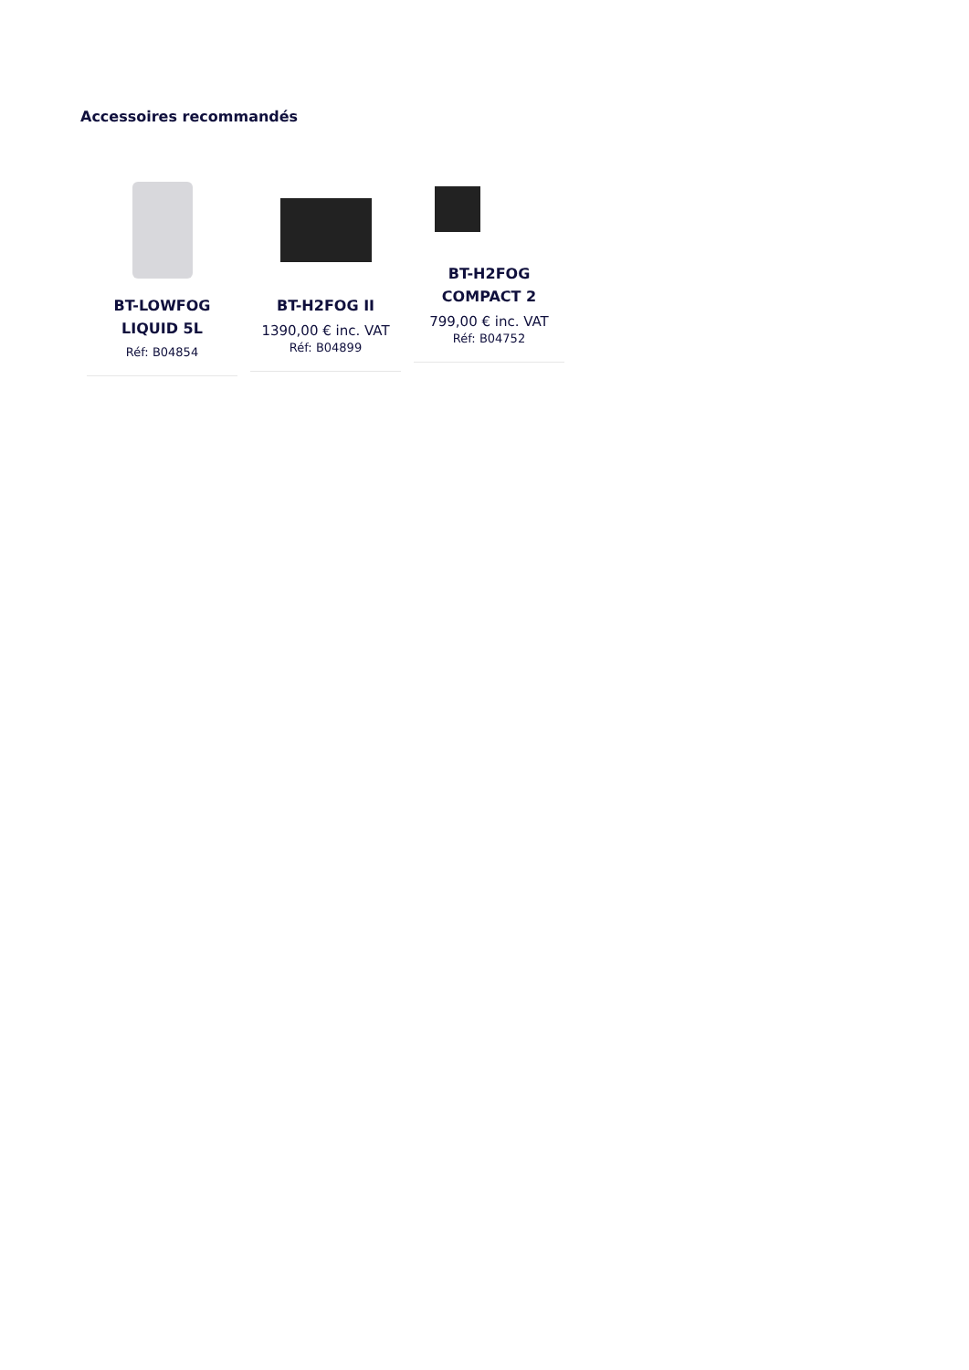Accessoires recommandés
BT-LOWFOG
LIQUID 5L
Réf: B04854
BT-H2FOG II
1390,00 € inc. VAT
Réf: B04899
BT-H2FOG
COMPACT 2
799,00 € inc. VAT
Réf: B04752